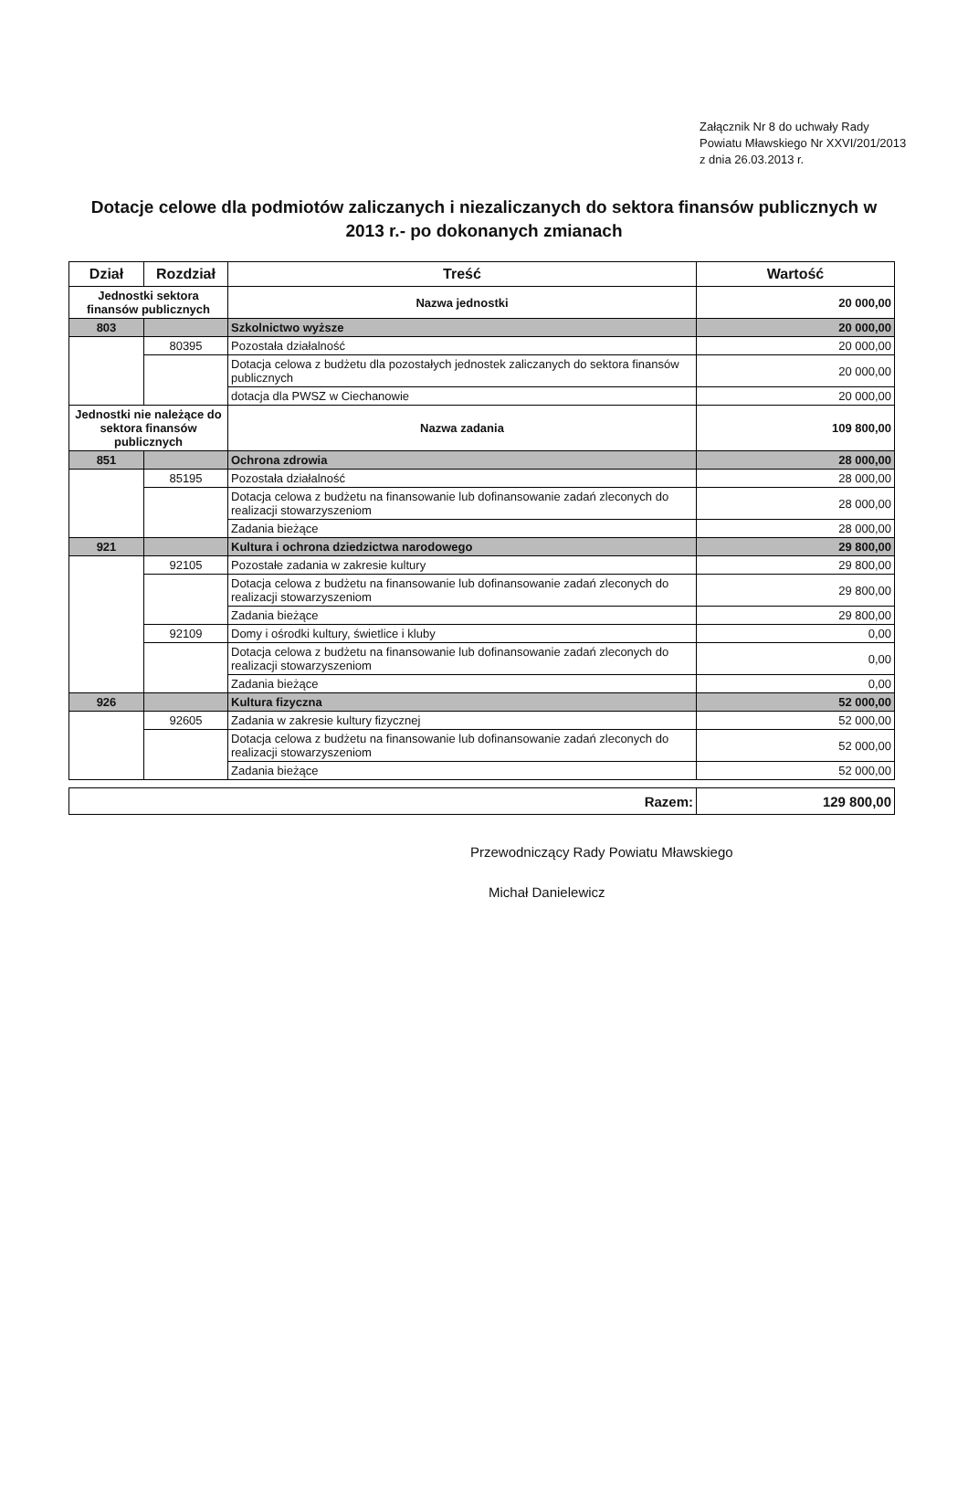Załącznik Nr 8 do uchwały Rady Powiatu Mławskiego Nr XXVI/201/2013 z dnia 26.03.2013 r.
Dotacje celowe dla podmiotów zaliczanych i niezaliczanych do sektora finansów publicznych w 2013 r.- po dokonanych zmianach
| Dział | Rozdział | Treść | Wartość |
| --- | --- | --- | --- |
| Jednostki sektora finansów publicznych | | Nazwa jednostki | 20 000,00 |
| 803 | | Szkolnictwo wyższe | 20 000,00 |
| | 80395 | Pozostała działalność | 20 000,00 |
| | | Dotacja celowa z budżetu dla pozostałych jednostek zaliczanych do sektora finansów publicznych | 20 000,00 |
| | | dotacja dla PWSZ w Ciechanowie | 20 000,00 |
| Jednostki nie należące do sektora finansów publicznych | | Nazwa zadania | 109 800,00 |
| 851 | | Ochrona zdrowia | 28 000,00 |
| | 85195 | Pozostała działalność | 28 000,00 |
| | | Dotacja celowa z budżetu na finansowanie lub dofinansowanie zadań zleconych do realizacji stowarzyszeniom | 28 000,00 |
| | | Zadania bieżące | 28 000,00 |
| 921 | | Kultura i ochrona dziedzictwa narodowego | 29 800,00 |
| | 92105 | Pozostałe zadania w zakresie kultury | 29 800,00 |
| | | Dotacja celowa z budżetu na finansowanie lub dofinansowanie zadań zleconych do realizacji stowarzyszeniom | 29 800,00 |
| | | Zadania bieżące | 29 800,00 |
| | 92109 | Domy i ośrodki kultury, świetlice i kluby | 0,00 |
| | | Dotacja celowa z budżetu na finansowanie lub dofinansowanie zadań zleconych do realizacji stowarzyszeniom | 0,00 |
| | | Zadania bieżące | 0,00 |
| 926 | | Kultura fizyczna | 52 000,00 |
| | 92605 | Zadania w zakresie kultury fizycznej | 52 000,00 |
| | | Dotacja celowa z budżetu na finansowanie lub dofinansowanie zadań zleconych do realizacji stowarzyszeniom | 52 000,00 |
| | | Zadania bieżące | 52 000,00 |
| Razem: | 129 800,00 |
Przewodniczący Rady Powiatu Mławskiego
Michał Danielewicz